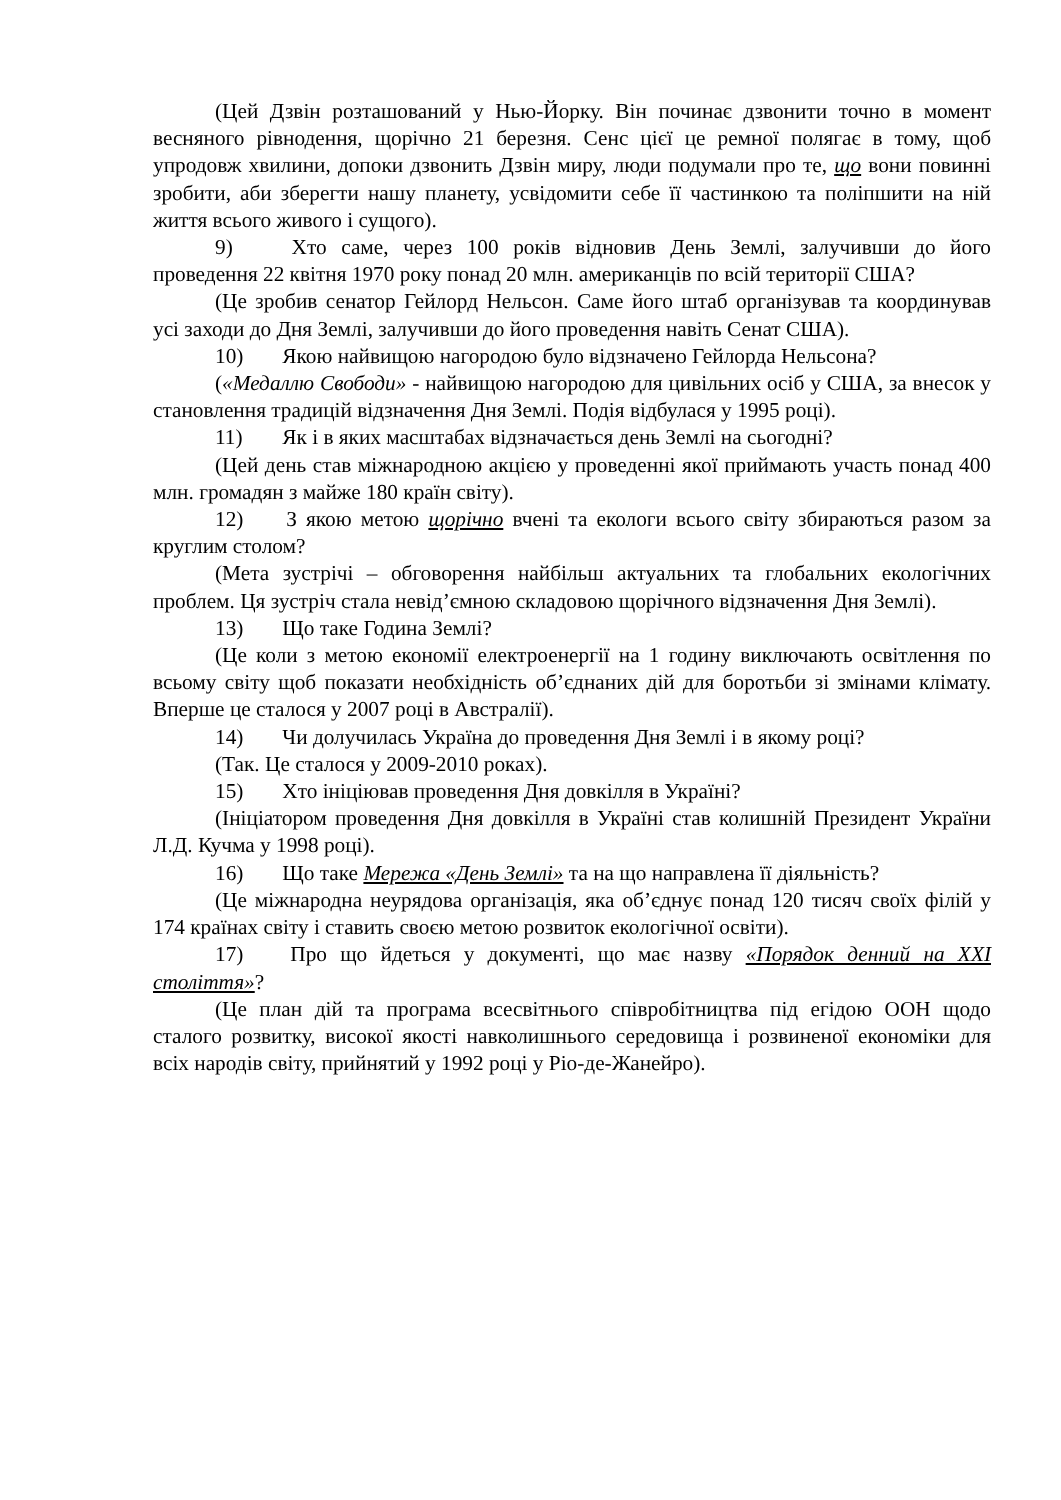(Цей Дзвін розташований у Нью-Йорку. Він починає дзвонити точно в момент весняного рівнодення, щорічно 21 березня. Сенс цієї це ремної полягає в тому, щоб упродовж хвилини, допоки дзвонить Дзвін миру, люди подумали про те, що вони повинні зробити, аби зберегти нашу планету, усвідомити себе її частинкою та поліпшити на ній життя всього живого і сущого).
9) Хто саме, через 100 років відновив День Землі, залучивши до його проведення 22 квітня 1970 року понад 20 млн. американців по всій території США?
(Це зробив сенатор Гейлорд Нельсон. Саме його штаб організував та координував усі заходи до Дня Землі, залучивши до його проведення навіть Сенат США).
10) Якою найвищою нагородою було відзначено Гейлорда Нельсона?
(«Медаллю Свободи» - найвищою нагородою для цивільних осіб у США, за внесок у становлення традицій відзначення Дня Землі. Подія відбулася у 1995 році).
11) Як і в яких масштабах відзначається день Землі на сьогодні?
(Цей день став міжнародною акцією у проведенні якої приймають участь понад 400 млн. громадян з майже 180 країн світу).
12) З якою метою щорічно вчені та екологи всього світу збираються разом за круглим столом?
(Мета зустрічі – обговорення найбільш актуальних та глобальних екологічних проблем. Ця зустріч стала невід’ємною складовою щорічного відзначення Дня Землі).
13) Що таке Година Землі?
(Це коли з метою економії електроенергії на 1 годину виключають освітлення по всьому світу щоб показати необхідність об’єднаних дій для боротьби зі змінами клімату. Вперше це сталося у 2007 році в Австралії).
14) Чи долучилась Україна до проведення Дня Землі і в якому році?
(Так. Це сталося у 2009-2010 роках).
15) Хто ініціював проведення Дня довкілля в Україні?
(Ініціатором проведення Дня довкілля в Україні став колишній Президент України Л.Д. Кучма у 1998 році).
16) Що таке Мережа «День Землі» та на що направлена її діяльність?
(Це міжнародна неурядова організація, яка об’єднує понад 120 тисяч своїх філій у 174 країнах світу і ставить своєю метою розвиток екологічної освіти).
17) Про що йдеться у документі, що має назву «Порядок денний на XXI століття»?
(Це план дій та програма всесвітнього співробітництва під егідою ООН щодо сталого розвитку, високої якості навколишнього середовища і розвиненої економіки для всіх народів світу, прийнятий у 1992 році у Ріо-де-Жанейро).